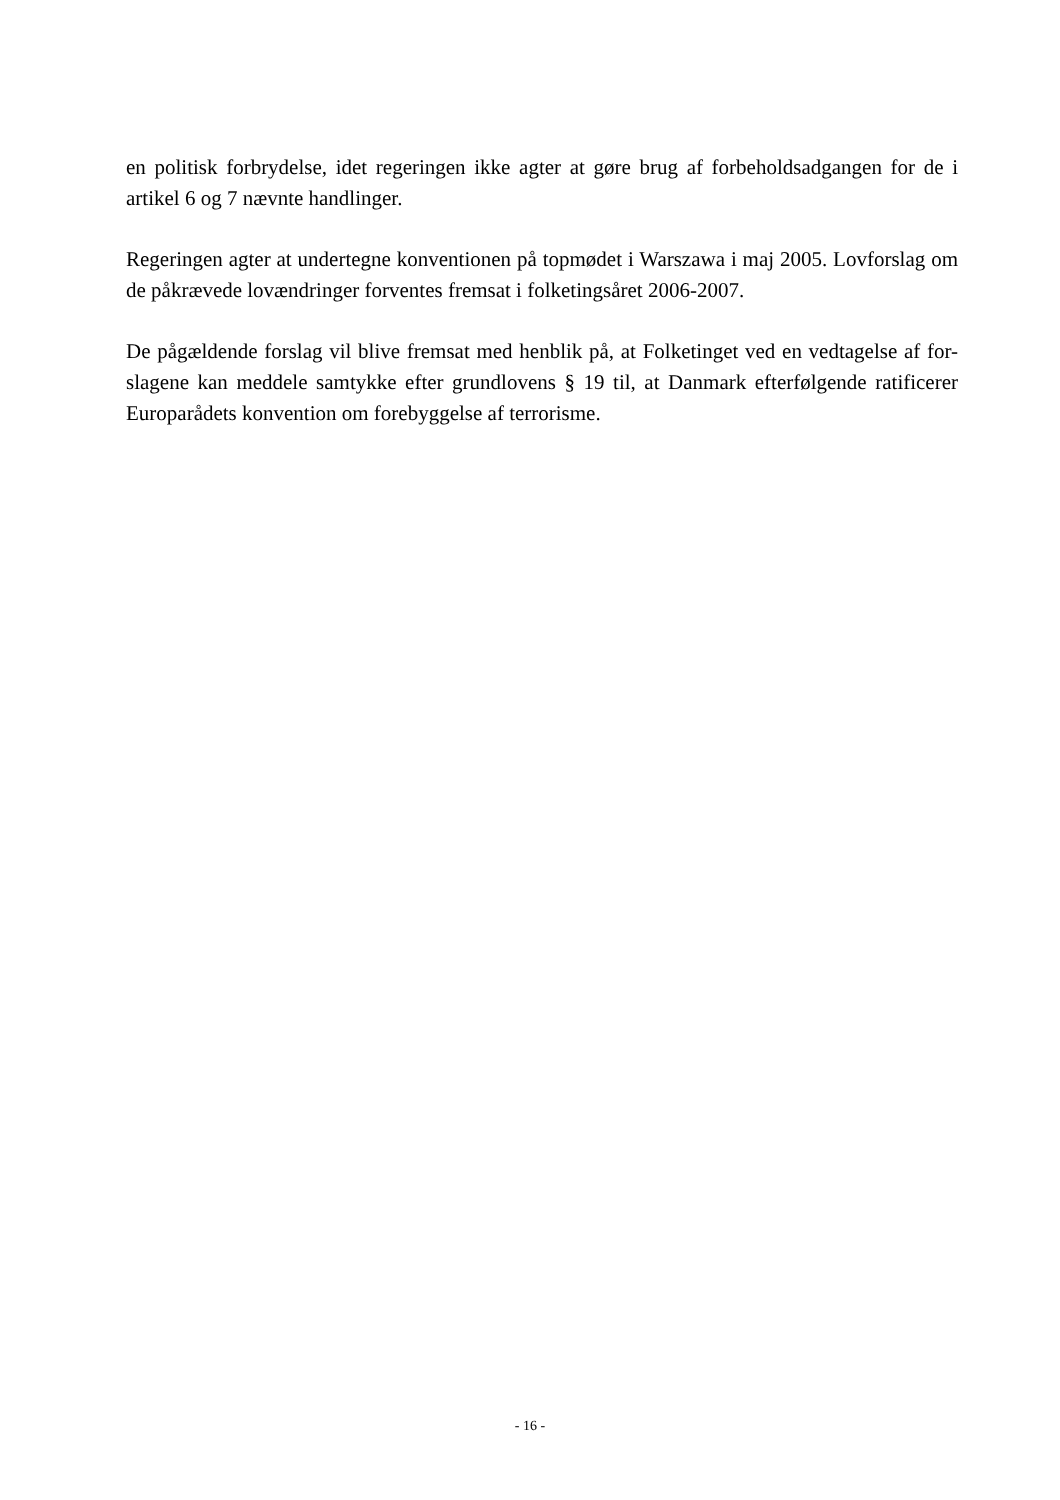en politisk forbrydelse, idet regeringen ikke agter at gøre brug af forbeholdsadgangen for de i artikel 6 og 7 nævnte handlinger.
Regeringen agter at undertegne konventionen på topmødet i Warszawa i maj 2005. Lovforslag om de påkrævede lovændringer forventes fremsat i folketingsåret 2006-2007.
De pågældende forslag vil blive fremsat med henblik på, at Folketinget ved en vedtagelse af for-slagene kan meddele samtykke efter grundlovens § 19 til, at Danmark efterfølgende ratificerer Europarådets konvention om forebyggelse af terrorisme.
- 16 -